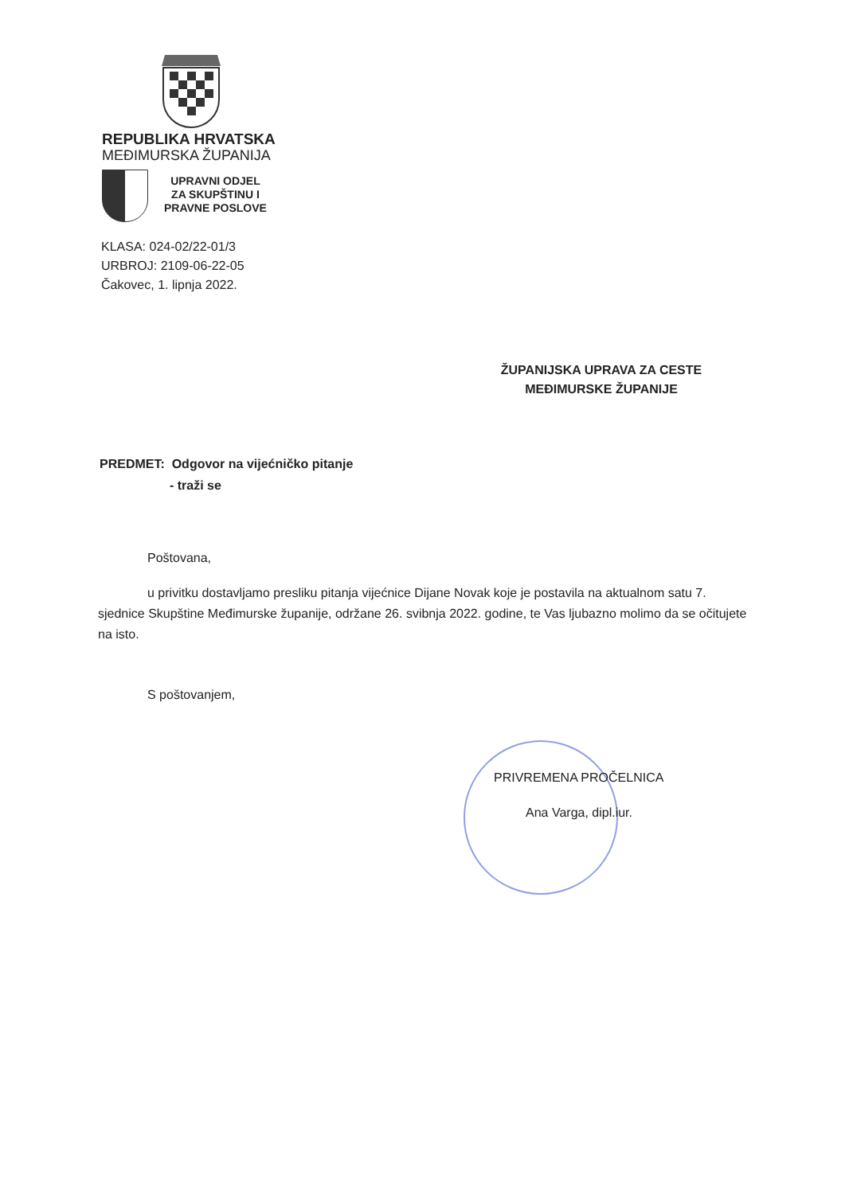REPUBLIKA HRVATSKA
MEĐIMURSKA ŽUPANIJA
UPRAVNI ODJEL
ZA SKUPŠTINU I
PRAVNE POSLOVE
KLASA: 024-02/22-01/3
URBROJ: 2109-06-22-05
Čakovec, 1. lipnja 2022.
ŽUPANIJSKA UPRAVA ZA CESTE
MEĐIMURSKE ŽUPANIJE
PREDMET: Odgovor na vijećničko pitanje
- traži se
Poštovana,
u privitku dostavljamo presliku pitanja vijećnice Dijane Novak koje je postavila na aktualnom satu 7. sjednice Skupštine Međimurske županije, održane 26. svibnja 2022. godine, te Vas ljubazno molimo da se očitujete na isto.
S poštovanjem,
PRIVREMENA PROČELNICA
Ana Varga, dipl.iur.